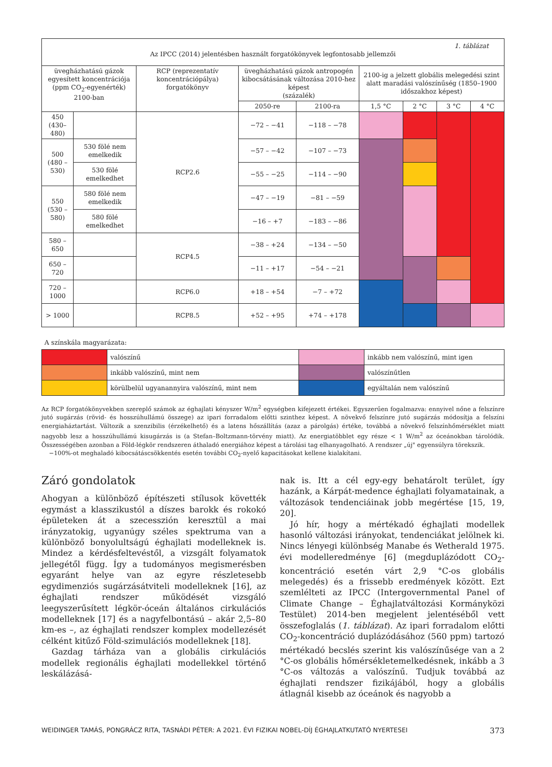| 1. táblázat Az IPCC (2014) jelentésben használt forgatókönyvek legfontosabb jellemzői | | | | | | | | |
| --- | --- | --- | --- | --- | --- | --- | --- | --- |
| üvegházhatású gázok egyesített koncentrációja (ppm CO<sub>2</sub>-egyenérték) 2100-ban | | RCP (reprezentatív koncentrációpálya) forgatókönyv | üvegházhatású gázok antropogén kibocsátásának változása 2010-hez képest (százalék) | | 2100-ig a jelzett globális melegedési szint alatt maradási valószínűség (1850–1900 időszakhoz képest) | | | |
| | | | 2050-re | 2100-ra | 1,5 °C | 2 °C | 3 °C | 4 °C |
| 450 (430–480) | | RCP2.6 | −72 – −41 | −118 – −78 | | | | |
| 500 (480 – 530) | 530 fölé nem emelkedik | | −57 – −42 | −107 – −73 | | | | |
| | 530 fölé emelkedhet | | −55 – −25 | −114 – −90 | | | | |
| 550 (530 – 580) | 580 fölé nem emelkedik | | −47 – −19 | −81 – −59 | | | | |
| | 580 fölé emelkedhet | | −16 – +7 | −183 – −86 | | | | |
| 580 – 650 | | RCP4.5 | −38 – +24 | −134 – −50 | | | | |
| 650 – 720 | | | −11 – +17 | −54 – −21 | | | | |
| 720 – 1000 | | RCP6.0 | +18 – +54 | −7 – +72 | | | | |
| > 1000 | | RCP8.5 | +52 – +95 | +74 – +178 | | | | |
A színskála magyarázata:
| | valószínű | | inkább nem valószínű, mint igen |
| | inkább valószínű, mint nem | | valószínűtlen |
| | körülbelül ugyanannyira valószínű, mint nem | | egyáltalán nem valószínű |
Az RCP forgatókönyvekben szereplő számok az éghajlati kényszer W/m<sup>2</sup> egységben kifejezett értékei. Egyszerűen fogalmazva: ennyivel nőne a felszínre jutó sugárzás (rövid- és hosszúhullámú összege) az ipari forradalom előtti szinthez képest. A növekvő felszínre jutó sugárzás módosítja a felszíni energiaháztartást. Változik a szenzibilis (érzékelhető) és a latens hőszállítás (azaz a párolgás) értéke, továbbá a növekvő felszínhőmérséklet miatt nagyobb lesz a hosszúhullámú kisugárzás is (a Stefan–Boltzmann-törvény miatt). Az energiatöbblet egy része < 1 W/m<sup>2</sup> az óceánokban tárolódik. Összességében azonban a Föld-légkör rendszeren áthaladó energiához képest a tárolási tag elhanyagolható. A rendszer „új" egyensúlyra törekszik.
−100%-ot meghaladó kibocsátáscsökkentés esetén további CO<sub>2</sub>-nyelő kapacitásokat kellene kialakítani.
Záró gondolatok
Ahogyan a különböző építészeti stílusok követték egymást a klasszikustól a díszes barokk és rokokó épületeken át a szecesszión keresztül a mai irányzatokig, ugyanúgy széles spektruma van a különböző bonyolultságú éghajlati modelleknek is. Mindez a kérdésfeltevéstől, a vizsgált folyamatok jellegétől függ. Így a tudományos megismerésben egyaránt helye van az egyre részletesebb egydimenziós sugárzásátviteli modelleknek [16], az éghajlati rendszer működését vizsgáló leegyszerűsített légkör-óceán általános cirkulációs modelleknek [17] és a nagyfelbontású – akár 2,5–80 km-es –, az éghajlati rendszer komplex modellezését célként kitűző Föld-szimulációs modelleknek [18].
Gazdag tárháza van a globális cirkulációs modellek regionális éghajlati modellekkel történő leskálázásá-
nak is. Itt a cél egy-egy behatárolt terület, így hazánk, a Kárpát-medence éghajlati folyamatainak, a változások tendenciáinak jobb megértése [15, 19, 20].
Jó hír, hogy a mértékadó éghajlati modellek hasonló változási irányokat, tendenciákat jelölnek ki. Nincs lényegi különbség Manabe és Wetherald 1975. évi modelleredménye [6] (megduplázódott CO<sub>2</sub>-koncentráció esetén várt 2,9 °C-os globális melegedés) és a frissebb eredmények között. Ezt szemlélteti az IPCC (Intergovernmental Panel of Climate Change – Éghajlatváltozási Kormányközi Testület) 2014-ben megjelent jelentéséből vett összefoglalás (1. táblázat). Az ipari forradalom előtti CO<sub>2</sub>-koncentráció duplázódásához (560 ppm) tartozó mértékadó becslés szerint kis valószínűsége van a 2 °C-os globális hőmérsékletemelkedésnek, inkább a 3 °C-os változás a valószínű. Tudjuk továbbá az éghajlati rendszer fizikájából, hogy a globális átlagnál kisebb az óceánok és nagyobb a
WEIDINGER TAMÁS, PONGRÁCZ RITA, TASNÁDI PÉTER: A 2021. ÉVI FIZIKAI NOBEL-DÍJ ÉGHAJLATKUTATÓ NYERTESEI 373